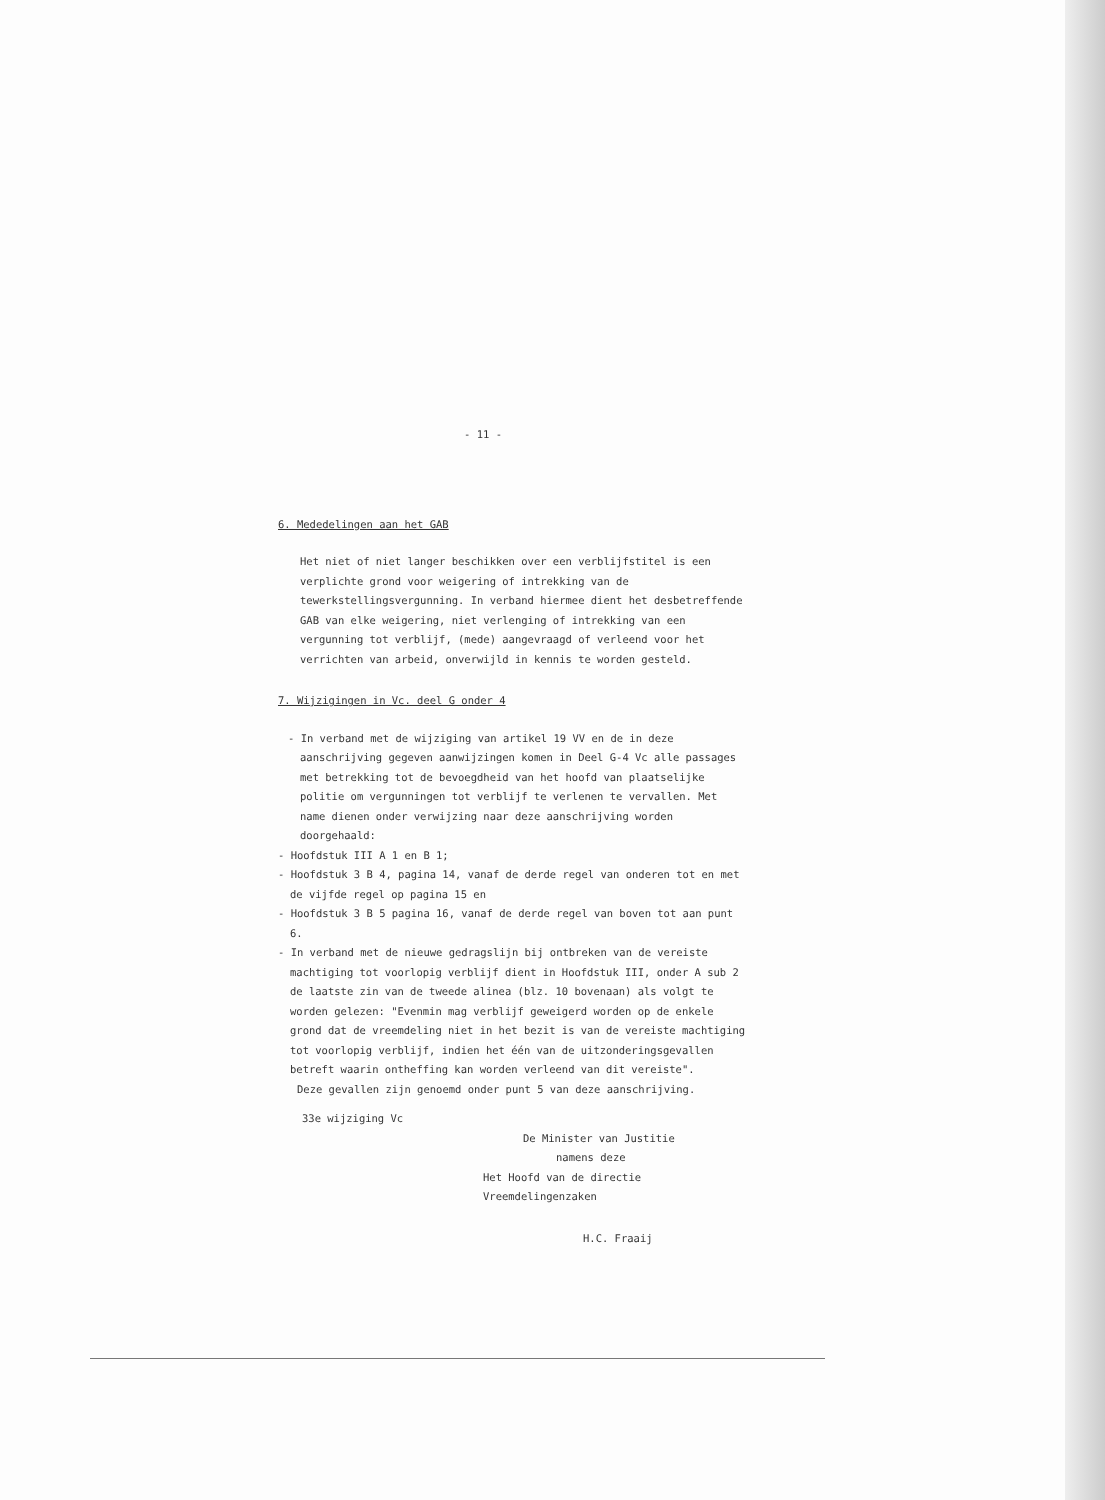- 11 -
6. Mededelingen aan het GAB
Het niet of niet langer beschikken over een verblijfstitel is een verplichte grond voor weigering of intrekking van de tewerkstellingsvergunning. In verband hiermee dient het desbetreffende GAB van elke weigering, niet verlenging of intrekking van een vergunning tot verblijf, (mede) aangevraagd of verleend voor het verrichten van arbeid, onverwijld in kennis te worden gesteld.
7. Wijzigingen in Vc. deel G onder 4
- In verband met de wijziging van artikel 19 VV en de in deze aanschrijving gegeven aanwijzingen komen in Deel G-4 Vc alle passages met betrekking tot de bevoegdheid van het hoofd van plaatselijke politie om vergunningen tot verblijf te verlenen te vervallen. Met name dienen onder verwijzing naar deze aanschrijving worden doorgehaald:
- Hoofdstuk III A 1 en B 1;
- Hoofdstuk 3 B 4, pagina 14, vanaf de derde regel van onderen tot en met de vijfde regel op pagina 15 en
- Hoofdstuk 3 B 5 pagina 16, vanaf de derde regel van boven tot aan punt 6.
- In verband met de nieuwe gedragslijn bij ontbreken van de vereiste machtiging tot voorlopig verblijf dient in Hoofdstuk III, onder A sub 2 de laatste zin van de tweede alinea (blz. 10 bovenaan) als volgt te worden gelezen: "Evenmin mag verblijf geweigerd worden op de enkele grond dat de vreemdeling niet in het bezit is van de vereiste machtiging tot voorlopig verblijf, indien het één van de uitzonderingsgevallen betreft waarin ontheffing kan worden verleend van dit vereiste".
Deze gevallen zijn genoemd onder punt 5 van deze aanschrijving.
33e wijziging Vc
De Minister van Justitie
namens deze
Het Hoofd van de directie Vreemdelingenzaken
H.C. Fraaij